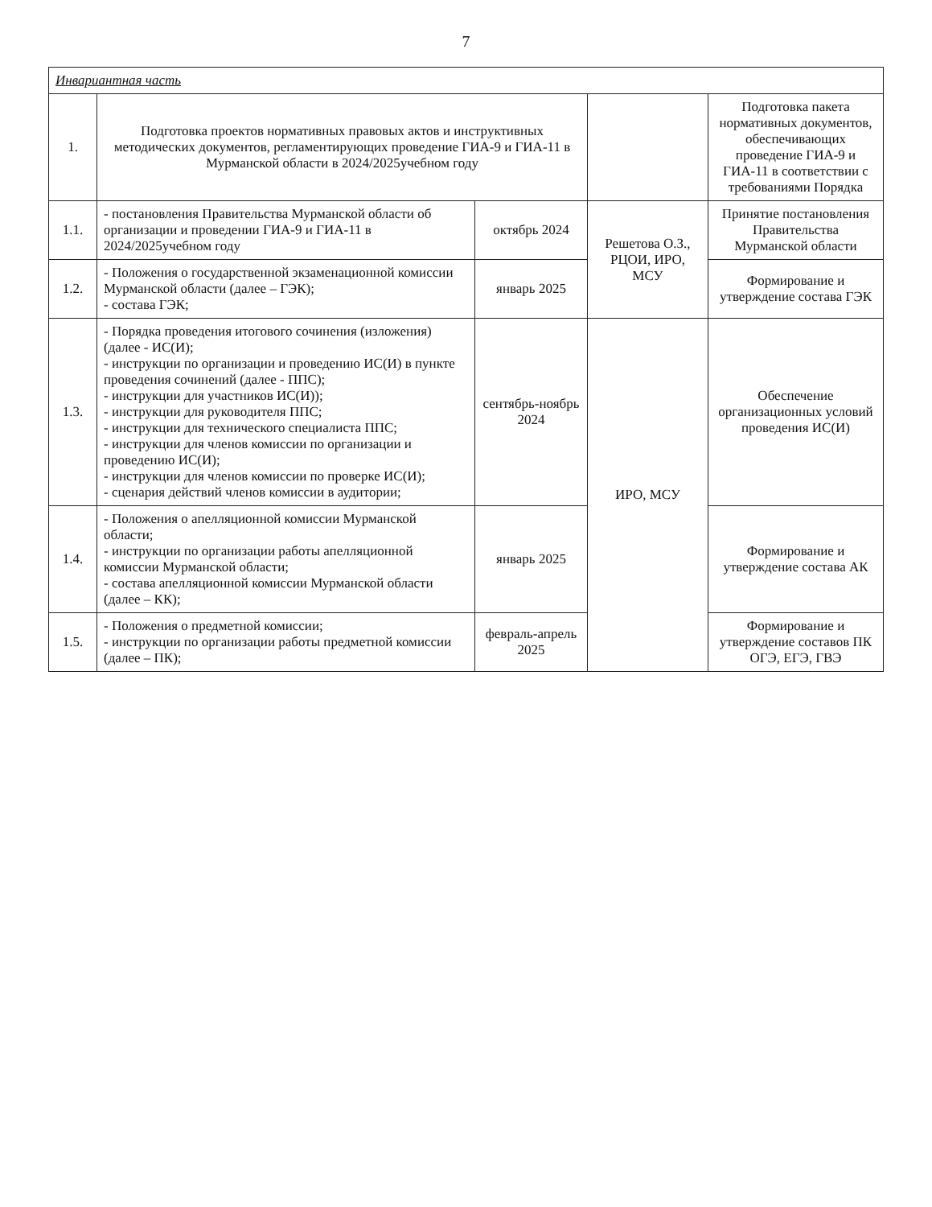7
| Инвариантная часть | | | | |
| 1. | Подготовка проектов нормативных правовых актов и инструктивных методических документов, регламентирующих проведение ГИА-9 и ГИА-11 в Мурманской области в 2024/2025учебном году | | | Подготовка пакета нормативных документов, обеспечивающих проведение ГИА-9 и ГИА-11 в соответствии с требованиями Порядка |
| 1.1. | - постановления Правительства Мурманской области об организации и проведении ГИА-9 и ГИА-11 в 2024/2025учебном году | октябрь 2024 | Решетова О.З., РЦОИ, ИРО, МСУ | Принятие постановления Правительства Мурманской области |
| 1.2. | - Положения о государственной экзаменационной комиссии Мурманской области (далее – ГЭК); - состава ГЭК; | январь 2025 | | Формирование и утверждение состава ГЭК |
| 1.3. | - Порядка проведения итогового сочинения (изложения) (далее - ИС(И); - инструкции по организации и проведению ИС(И) в пункте проведения сочинений (далее - ППС); - инструкции для участников ИС(И)); - инструкции для руководителя ППС; - инструкции для технического специалиста ППС; - инструкции для членов комиссии по организации и проведению ИС(И); - инструкции для членов комиссии по проверке ИС(И); - сценария действий членов комиссии в аудитории; | сентябрь-ноябрь 2024 | ИРО, МСУ | Обеспечение организационных условий проведения ИС(И) |
| 1.4. | - Положения о апелляционной комиссии Мурманской области; - инструкции по организации работы апелляционной комиссии Мурманской области; - состава апелляционной комиссии Мурманской области (далее – КК); | январь 2025 | | Формирование и утверждение состава АК |
| 1.5. | - Положения о предметной комиссии; - инструкции по организации работы предметной комиссии (далее – ПК); | февраль-апрель 2025 | | Формирование и утверждение составов ПК ОГЭ, ЕГЭ, ГВЭ |